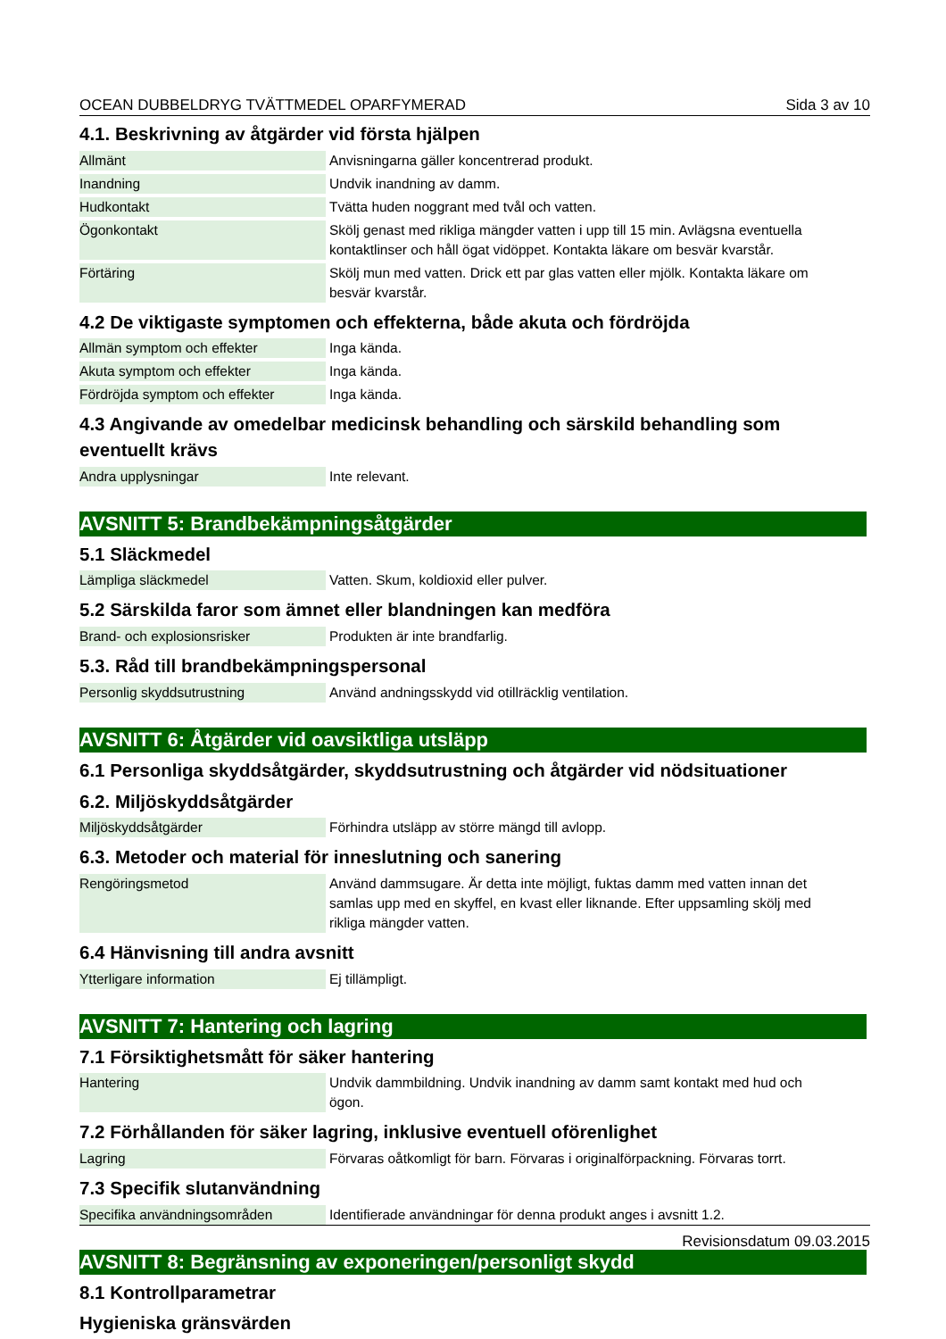OCEAN DUBBELDRYG TVÄTTMEDEL OPARFYMERAD Sida 3 av 10
4.1. Beskrivning av åtgärder vid första hjälpen
| Allmänt | Anvisningarna gäller koncentrerad produkt. |
| Inandning | Undvik inandning av damm. |
| Hudkontakt | Tvätta huden noggrant med tvål och vatten. |
| Ögonkontakt | Skölj genast med rikliga mängder vatten i upp till 15 min. Avlägsna eventuella kontaktlinser och håll ögat vidöppet. Kontakta läkare om besvär kvarstår. |
| Förtäring | Skölj mun med vatten. Drick ett par glas vatten eller mjölk. Kontakta läkare om besvär kvarstår. |
4.2 De viktigaste symptomen och effekterna, både akuta och fördröjda
| Allmän symptom och effekter | Inga kända. |
| Akuta symptom och effekter | Inga kända. |
| Fördröjda symptom och effekter | Inga kända. |
4.3 Angivande av omedelbar medicinsk behandling och särskild behandling som eventuellt krävs
| Andra upplysningar | Inte relevant. |
AVSNITT 5: Brandbekämpningsåtgärder
5.1 Släckmedel
| Lämpliga släckmedel | Vatten. Skum, koldioxid eller pulver. |
5.2 Särskilda faror som ämnet eller blandningen kan medföra
| Brand- och explosionsrisker | Produkten är inte brandfarlig. |
5.3. Råd till brandbekämpningspersonal
| Personlig skyddsutrustning | Använd andningsskydd vid otillräcklig ventilation. |
AVSNITT 6: Åtgärder vid oavsiktliga utsläpp
6.1 Personliga skyddsåtgärder, skyddsutrustning och åtgärder vid nödsituationer
6.2. Miljöskyddsåtgärder
| Miljöskyddsåtgärder | Förhindra utsläpp av större mängd till avlopp. |
6.3. Metoder och material för inneslutning och sanering
| Rengöringsmetod | Använd dammsugare. Är detta inte möjligt, fuktas damm med vatten innan det samlas upp med en skyffel, en kvast eller liknande. Efter uppsamling skölj med rikliga mängder vatten. |
6.4 Hänvisning till andra avsnitt
| Ytterligare information | Ej tillämpligt. |
AVSNITT 7: Hantering och lagring
7.1 Försiktighetsmått för säker hantering
| Hantering | Undvik dammbildning. Undvik inandning av damm samt kontakt med hud och ögon. |
7.2 Förhållanden för säker lagring, inklusive eventuell oförenlighet
| Lagring | Förvaras oåtkomligt för barn. Förvaras i originalförpackning. Förvaras torrt. |
7.3 Specifik slutanvändning
| Specifika användningsområden | Identifierade användningar för denna produkt anges i avsnitt 1.2. |
AVSNITT 8: Begränsning av exponeringen/personligt skydd
8.1 Kontrollparametrar
Hygieniska gränsvärden
Revisionsdatum 09.03.2015